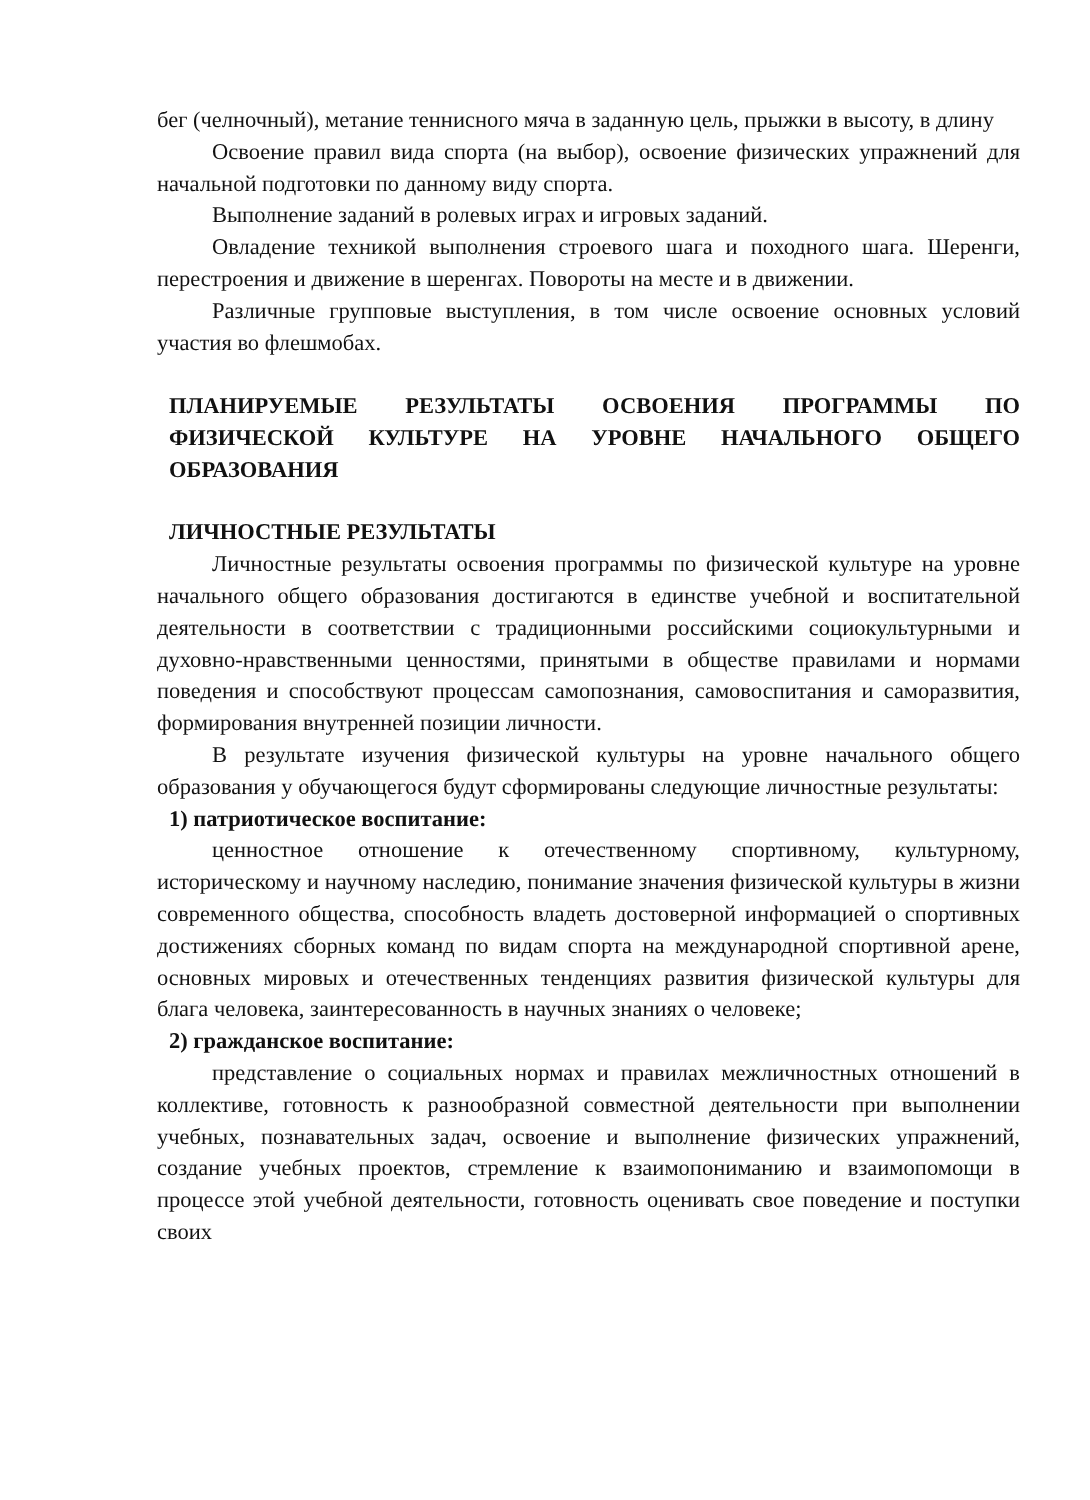бег (челночный), метание теннисного мяча в заданную цель, прыжки в высоту, в длину
Освоение правил вида спорта (на выбор), освоение физических упражнений для начальной подготовки по данному виду спорта.
Выполнение заданий в ролевых играх и игровых заданий.
Овладение техникой выполнения строевого шага и походного шага. Шеренги, перестроения и движение в шеренгах. Повороты на месте и в движении.
Различные групповые выступления, в том числе освоение основных условий участия во флешмобах.
ПЛАНИРУЕМЫЕ РЕЗУЛЬТАТЫ ОСВОЕНИЯ ПРОГРАММЫ ПО ФИЗИЧЕСКОЙ КУЛЬТУРЕ НА УРОВНЕ НАЧАЛЬНОГО ОБЩЕГО ОБРАЗОВАНИЯ
ЛИЧНОСТНЫЕ РЕЗУЛЬТАТЫ
Личностные результаты освоения программы по физической культуре на уровне начального общего образования достигаются в единстве учебной и воспитательной деятельности в соответствии с традиционными российскими социокультурными и духовно-нравственными ценностями, принятыми в обществе правилами и нормами поведения и способствуют процессам самопознания, самовоспитания и саморазвития, формирования внутренней позиции личности.
В результате изучения физической культуры на уровне начального общего образования у обучающегося будут сформированы следующие личностные результаты:
1) патриотическое воспитание:
ценностное отношение к отечественному спортивному, культурному, историческому и научному наследию, понимание значения физической культуры в жизни современного общества, способность владеть достоверной информацией о спортивных достижениях сборных команд по видам спорта на международной спортивной арене, основных мировых и отечественных тенденциях развития физической культуры для блага человека, заинтересованность в научных знаниях о человеке;
2) гражданское воспитание:
представление о социальных нормах и правилах межличностных отношений в коллективе, готовность к разнообразной совместной деятельности при выполнении учебных, познавательных задач, освоение и выполнение физических упражнений, создание учебных проектов, стремление к взаимопониманию и взаимопомощи в процессе этой учебной деятельности, готовность оценивать свое поведение и поступки своих